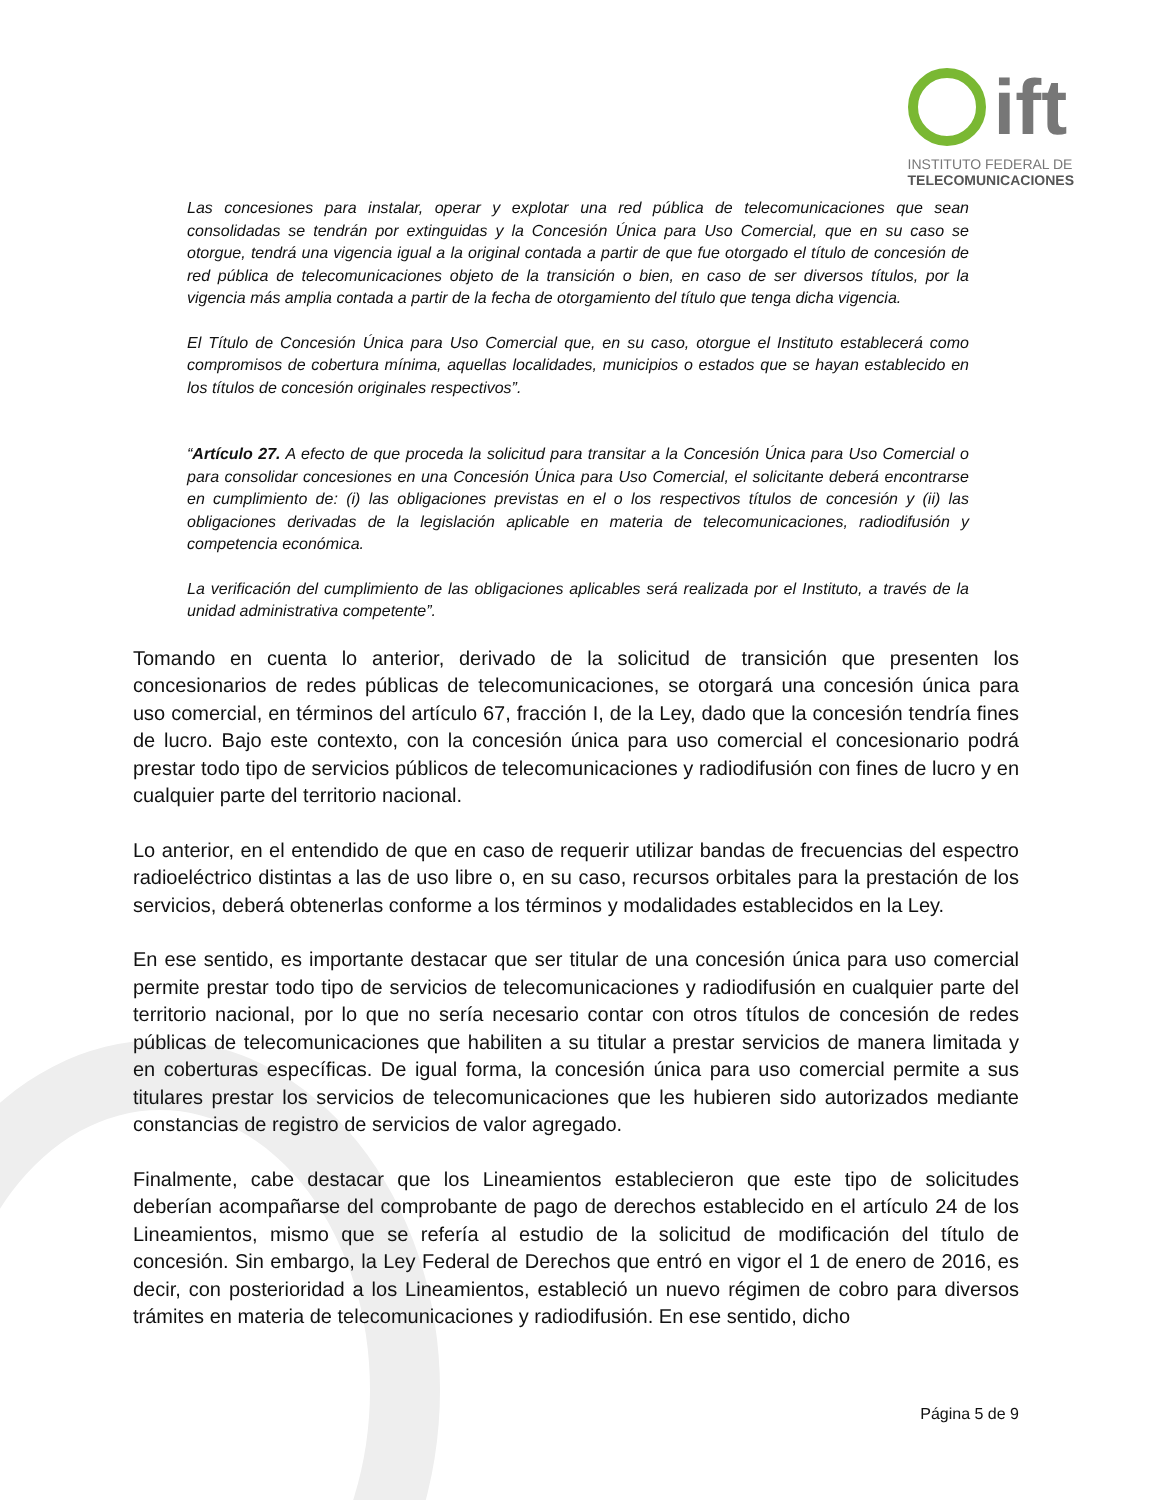ift
INSTITUTO FEDERAL DE
TELECOMUNICACIONES
Las concesiones para instalar, operar y explotar una red pública de telecomunicaciones que sean consolidadas se tendrán por extinguidas y la Concesión Única para Uso Comercial, que en su caso se otorgue, tendrá una vigencia igual a la original contada a partir de que fue otorgado el título de concesión de red pública de telecomunicaciones objeto de la transición o bien, en caso de ser diversos títulos, por la vigencia más amplia contada a partir de la fecha de otorgamiento del título que tenga dicha vigencia.
El Título de Concesión Única para Uso Comercial que, en su caso, otorgue el Instituto establecerá como compromisos de cobertura mínima, aquellas localidades, municipios o estados que se hayan establecido en los títulos de concesión originales respectivos”.
“Artículo 27. A efecto de que proceda la solicitud para transitar a la Concesión Única para Uso Comercial o para consolidar concesiones en una Concesión Única para Uso Comercial, el solicitante deberá encontrarse en cumplimiento de: (i) las obligaciones previstas en el o los respectivos títulos de concesión y (ii) las obligaciones derivadas de la legislación aplicable en materia de telecomunicaciones, radiodifusión y competencia económica.
La verificación del cumplimiento de las obligaciones aplicables será realizada por el Instituto, a través de la unidad administrativa competente”.
Tomando en cuenta lo anterior, derivado de la solicitud de transición que presenten los concesionarios de redes públicas de telecomunicaciones, se otorgará una concesión única para uso comercial, en términos del artículo 67, fracción I, de la Ley, dado que la concesión tendría fines de lucro. Bajo este contexto, con la concesión única para uso comercial el concesionario podrá prestar todo tipo de servicios públicos de telecomunicaciones y radiodifusión con fines de lucro y en cualquier parte del territorio nacional.
Lo anterior, en el entendido de que en caso de requerir utilizar bandas de frecuencias del espectro radioeléctrico distintas a las de uso libre o, en su caso, recursos orbitales para la prestación de los servicios, deberá obtenerlas conforme a los términos y modalidades establecidos en la Ley.
En ese sentido, es importante destacar que ser titular de una concesión única para uso comercial permite prestar todo tipo de servicios de telecomunicaciones y radiodifusión en cualquier parte del territorio nacional, por lo que no sería necesario contar con otros títulos de concesión de redes públicas de telecomunicaciones que habiliten a su titular a prestar servicios de manera limitada y en coberturas específicas. De igual forma, la concesión única para uso comercial permite a sus titulares prestar los servicios de telecomunicaciones que les hubieren sido autorizados mediante constancias de registro de servicios de valor agregado.
Finalmente, cabe destacar que los Lineamientos establecieron que este tipo de solicitudes deberían acompañarse del comprobante de pago de derechos establecido en el artículo 24 de los Lineamientos, mismo que se refería al estudio de la solicitud de modificación del título de concesión. Sin embargo, la Ley Federal de Derechos que entró en vigor el 1 de enero de 2016, es decir, con posterioridad a los Lineamientos, estableció un nuevo régimen de cobro para diversos trámites en materia de telecomunicaciones y radiodifusión. En ese sentido, dicho
Página 5 de 9